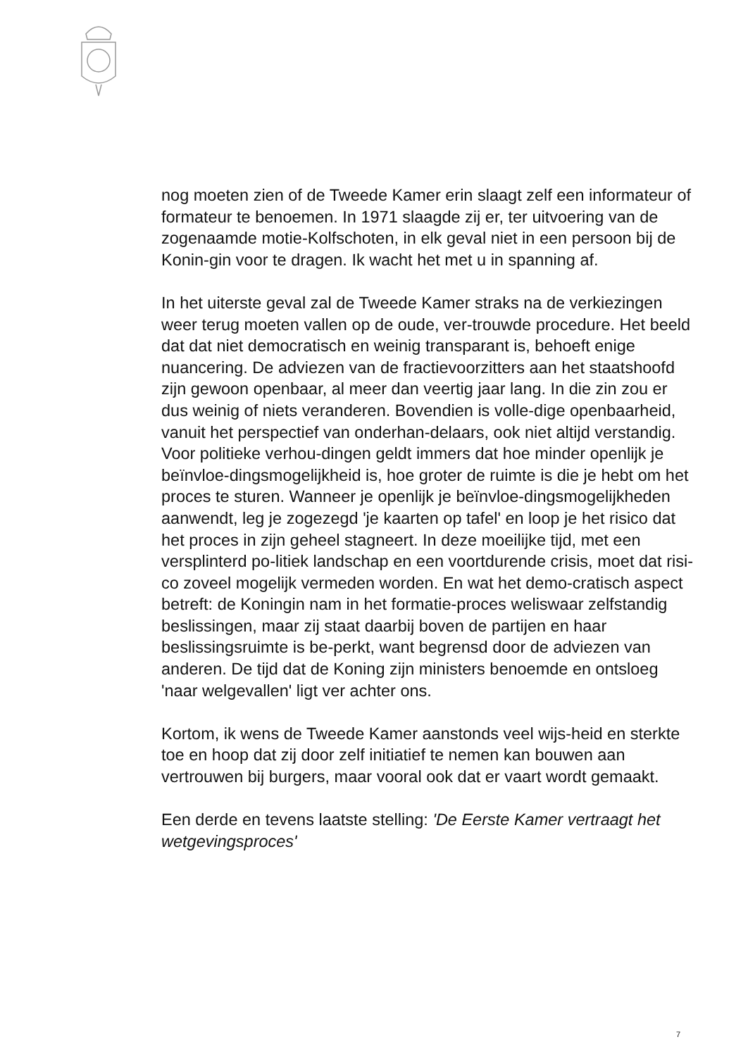nog moeten zien of de Tweede Kamer erin slaagt zelf een informateur of formateur te benoemen. In 1971 slaagde zij er, ter uitvoering van de zogenaamde motie-Kolfschoten, in elk geval niet in een persoon bij de Konin-gin voor te dragen. Ik wacht het met u in spanning af.
In het uiterste geval zal de Tweede Kamer straks na de verkiezingen weer terug moeten vallen op de oude, ver-trouwde procedure. Het beeld dat dat niet democratisch en weinig transparant is, behoeft enige nuancering. De adviezen van de fractievoorzitters aan het staatshoofd zijn gewoon openbaar, al meer dan veertig jaar lang. In die zin zou er dus weinig of niets veranderen. Bovendien is volle-dige openbaarheid, vanuit het perspectief van onderhan-delaars, ook niet altijd verstandig. Voor politieke verhou-dingen geldt immers dat hoe minder openlijk je beïnvloe-dingsmogelijkheid is, hoe groter de ruimte is die je hebt om het proces te sturen. Wanneer je openlijk je beïnvloe-dingsmogelijkheden aanwendt, leg je zogezegd 'je kaarten op tafel' en loop je het risico dat het proces in zijn geheel stagneert. In deze moeilijke tijd, met een versplinterd po-litiek landschap en een voortdurende crisis, moet dat risi-co zoveel mogelijk vermeden worden. En wat het demo-cratisch aspect betreft: de Koningin nam in het formatie-proces weliswaar zelfstandig beslissingen, maar zij staat daarbij boven de partijen en haar beslissingsruimte is be-perkt, want begrensd door de adviezen van anderen. De tijd dat de Koning zijn ministers benoemde en ontsloeg 'naar welgevallen' ligt ver achter ons.
Kortom, ik wens de Tweede Kamer aanstonds veel wijs-heid en sterkte toe en hoop dat zij door zelf initiatief te nemen kan bouwen aan vertrouwen bij burgers, maar vooral ook dat er vaart wordt gemaakt.
Een derde en tevens laatste stelling: 'De Eerste Kamer vertraagt het wetgevingsproces'
7